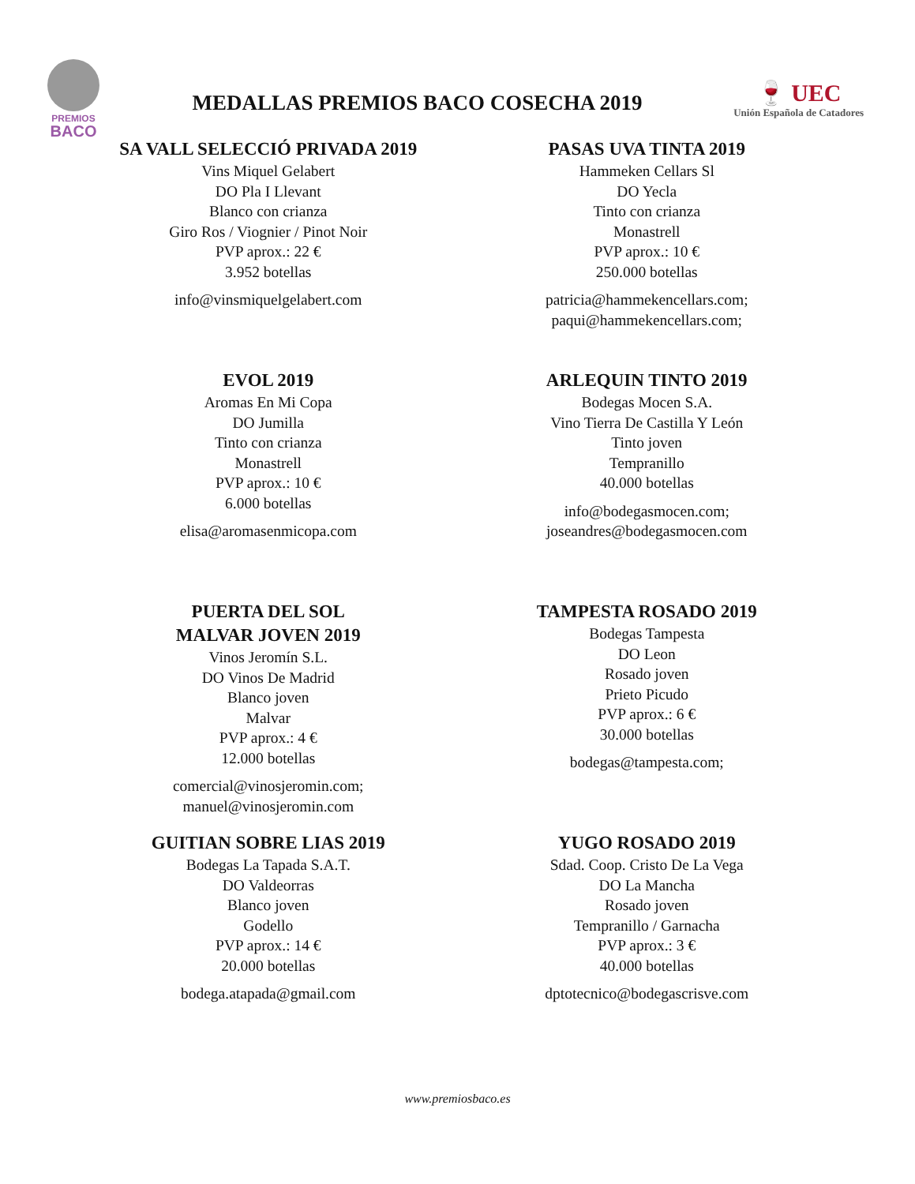PREMIOS
BACO
MEDALLAS PREMIOS BACO COSECHA 2019
🍷 UEC
Unión Española de Catadores
SA VALL SELECCIÓ PRIVADA 2019
Vins Miquel Gelabert
DO Pla I Llevant
Blanco con crianza
Giro Ros / Viognier / Pinot Noir
PVP aprox.: 22 €
3.952 botellas
info@vinsmiquelgelabert.com
PASAS UVA TINTA 2019
Hammeken Cellars Sl
DO Yecla
Tinto con crianza
Monastrell
PVP aprox.: 10 €
250.000 botellas
patricia@hammekencellars.com;
paqui@hammekencellars.com;
EVOL 2019
Aromas En Mi Copa
DO Jumilla
Tinto con crianza
Monastrell
PVP aprox.: 10 €
6.000 botellas
elisa@aromasenmicopa.com
ARLEQUIN TINTO 2019
Bodegas Mocen S.A.
Vino Tierra De Castilla Y León
Tinto joven
Tempranillo
40.000 botellas
info@bodegasmocen.com;
joseandres@bodegasmocen.com
PUERTA DEL SOL
MALVAR JOVEN 2019
Vinos Jeromín S.L.
DO Vinos De Madrid
Blanco joven
Malvar
PVP aprox.: 4 €
12.000 botellas
comercial@vinosjeromin.com;
manuel@vinosjeromin.com
TAMPESTA ROSADO 2019
Bodegas Tampesta
DO Leon
Rosado joven
Prieto Picudo
PVP aprox.: 6 €
30.000 botellas
bodegas@tampesta.com;
GUITIAN SOBRE LIAS 2019
Bodegas La Tapada S.A.T.
DO Valdeorras
Blanco joven
Godello
PVP aprox.: 14 €
20.000 botellas
bodega.atapada@gmail.com
YUGO ROSADO 2019
Sdad. Coop. Cristo De La Vega
DO La Mancha
Rosado joven
Tempranillo / Garnacha
PVP aprox.: 3 €
40.000 botellas
dptotecnico@bodegascrisve.com
www.premiosbaco.es